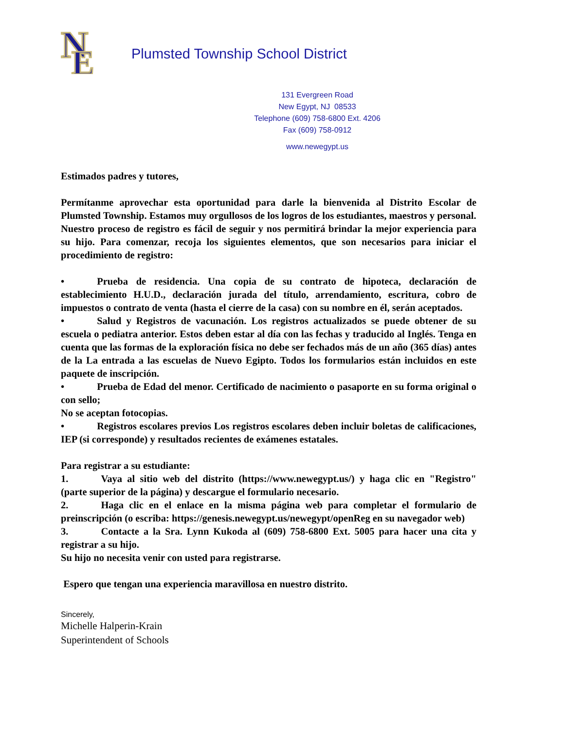N
E
Plumsted Township School District
131 Evergreen Road
New Egypt, NJ 08533
Telephone (609) 758-6800 Ext. 4206
Fax (609) 758-0912
www.newegypt.us
Estimados padres y tutores,
Permítanme aprovechar esta oportunidad para darle la bienvenida al Distrito Escolar de Plumsted Township. Estamos muy orgullosos de los logros de los estudiantes, maestros y personal.
Nuestro proceso de registro es fácil de seguir y nos permitirá brindar la mejor experiencia para su hijo. Para comenzar, recoja los siguientes elementos, que son necesarios para iniciar el procedimiento de registro:
• Prueba de residencia. Una copia de su contrato de hipoteca, declaración de establecimiento H.U.D., declaración jurada del título, arrendamiento, escritura, cobro de impuestos o contrato de venta (hasta el cierre de la casa) con su nombre en él, serán aceptados.
• Salud y Registros de vacunación. Los registros actualizados se puede obtener de su escuela o pediatra anterior. Estos deben estar al día con las fechas y traducido al Inglés. Tenga en cuenta que las formas de la exploración física no debe ser fechados más de un año (365 días) antes de la La entrada a las escuelas de Nuevo Egipto. Todos los formularios están incluidos en este paquete de inscripción.
• Prueba de Edad del menor. Certificado de nacimiento o pasaporte en su forma original o con sello;
No se aceptan fotocopias.
• Registros escolares previos Los registros escolares deben incluir boletas de calificaciones, IEP (si corresponde) y resultados recientes de exámenes estatales.
Para registrar a su estudiante:
1. Vaya al sitio web del distrito (https://www.newegypt.us/) y haga clic en "Registro" (parte superior de la página) y descargue el formulario necesario.
2. Haga clic en el enlace en la misma página web para completar el formulario de preinscripción (o escriba: https://genesis.newegypt.us/newegypt/openReg en su navegador web)
3. Contacte a la Sra. Lynn Kukoda al (609) 758-6800 Ext. 5005 para hacer una cita y registrar a su hijo.
Su hijo no necesita venir con usted para registrarse.
Espero que tengan una experiencia maravillosa en nuestro distrito.
Sincerely,
Michelle Halperin-Krain
Superintendent of Schools